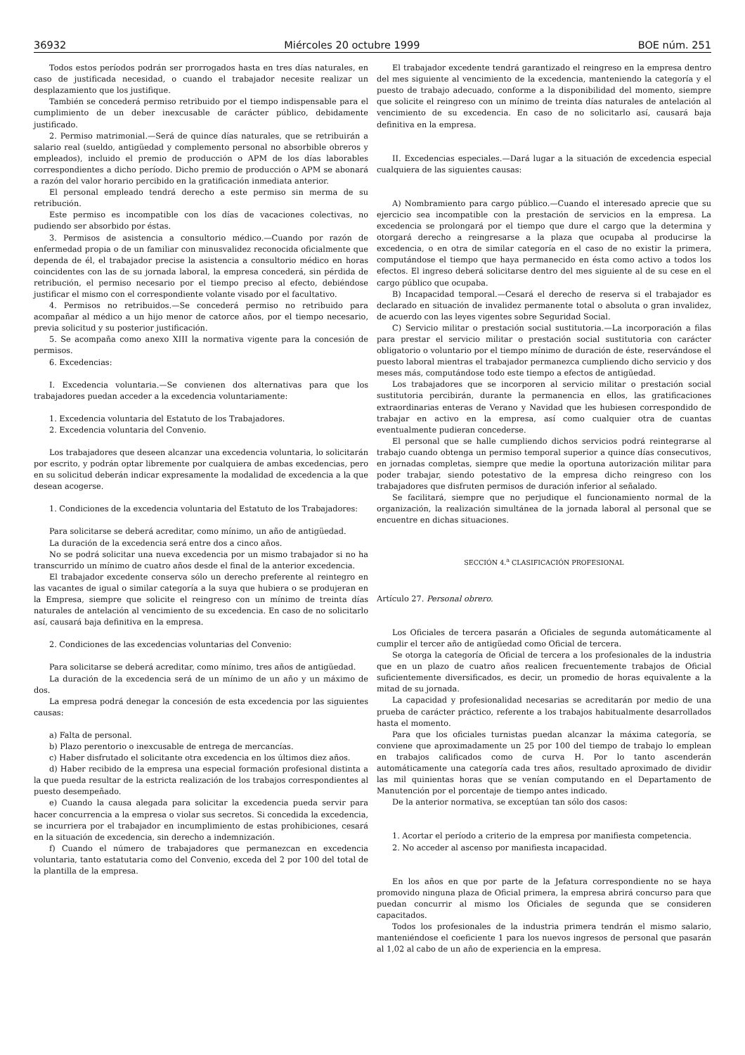36932 Miércoles 20 octubre 1999 BOE núm. 251
Todos estos períodos podrán ser prorrogados hasta en tres días naturales, en caso de justificada necesidad, o cuando el trabajador necesite realizar un desplazamiento que los justifique.
También se concederá permiso retribuido por el tiempo indispensable para el cumplimiento de un deber inexcusable de carácter público, debidamente justificado.
2. Permiso matrimonial.—Será de quince días naturales, que se retribuirán a salario real (sueldo, antigüedad y complemento personal no absorbible obreros y empleados), incluido el premio de producción o APM de los días laborables correspondientes a dicho período. Dicho premio de producción o APM se abonará a razón del valor horario percibido en la gratificación inmediata anterior.
El personal empleado tendrá derecho a este permiso sin merma de su retribución.
Este permiso es incompatible con los días de vacaciones colectivas, no pudiendo ser absorbido por éstas.
3. Permisos de asistencia a consultorio médico.—Cuando por razón de enfermedad propia o de un familiar con minusvalidez reconocida oficialmente que dependa de él, el trabajador precise la asistencia a consultorio médico en horas coincidentes con las de su jornada laboral, la empresa concederá, sin pérdida de retribución, el permiso necesario por el tiempo preciso al efecto, debiéndose justificar el mismo con el correspondiente volante visado por el facultativo.
4. Permisos no retribuidos.—Se concederá permiso no retribuido para acompañar al médico a un hijo menor de catorce años, por el tiempo necesario, previa solicitud y su posterior justificación.
5. Se acompaña como anexo XIII la normativa vigente para la concesión de permisos.
6. Excedencias:
I. Excedencia voluntaria.—Se convienen dos alternativas para que los trabajadores puedan acceder a la excedencia voluntariamente:
1. Excedencia voluntaria del Estatuto de los Trabajadores.
2. Excedencia voluntaria del Convenio.
Los trabajadores que deseen alcanzar una excedencia voluntaria, lo solicitarán por escrito, y podrán optar libremente por cualquiera de ambas excedencias, pero en su solicitud deberán indicar expresamente la modalidad de excedencia a la que desean acogerse.
1. Condiciones de la excedencia voluntaria del Estatuto de los Trabajadores:
Para solicitarse se deberá acreditar, como mínimo, un año de antigüedad.
La duración de la excedencia será entre dos a cinco años.
No se podrá solicitar una nueva excedencia por un mismo trabajador si no ha transcurrido un mínimo de cuatro años desde el final de la anterior excedencia.
El trabajador excedente conserva sólo un derecho preferente al reintegro en las vacantes de igual o similar categoría a la suya que hubiera o se produjeran en la Empresa, siempre que solicite el reingreso con un mínimo de treinta días naturales de antelación al vencimiento de su excedencia. En caso de no solicitarlo así, causará baja definitiva en la empresa.
2. Condiciones de las excedencias voluntarias del Convenio:
Para solicitarse se deberá acreditar, como mínimo, tres años de antigüedad.
La duración de la excedencia será de un mínimo de un año y un máximo de dos.
La empresa podrá denegar la concesión de esta excedencia por las siguientes causas:
a) Falta de personal.
b) Plazo perentorio o inexcusable de entrega de mercancías.
c) Haber disfrutado el solicitante otra excedencia en los últimos diez años.
d) Haber recibido de la empresa una especial formación profesional distinta a la que pueda resultar de la estricta realización de los trabajos correspondientes al puesto desempeñado.
e) Cuando la causa alegada para solicitar la excedencia pueda servir para hacer concurrencia a la empresa o violar sus secretos. Si concedida la excedencia, se incurriera por el trabajador en incumplimiento de estas prohibiciones, cesará en la situación de excedencia, sin derecho a indemnización.
f) Cuando el número de trabajadores que permanezcan en excedencia voluntaria, tanto estatutaria como del Convenio, exceda del 2 por 100 del total de la plantilla de la empresa.
El trabajador excedente tendrá garantizado el reingreso en la empresa dentro del mes siguiente al vencimiento de la excedencia, manteniendo la categoría y el puesto de trabajo adecuado, conforme a la disponibilidad del momento, siempre que solicite el reingreso con un mínimo de treinta días naturales de antelación al vencimiento de su excedencia. En caso de no solicitarlo así, causará baja definitiva en la empresa.
II. Excedencias especiales.—Dará lugar a la situación de excedencia especial cualquiera de las siguientes causas:
A) Nombramiento para cargo público.—Cuando el interesado aprecie que su ejercicio sea incompatible con la prestación de servicios en la empresa. La excedencia se prolongará por el tiempo que dure el cargo que la determina y otorgará derecho a reingresarse a la plaza que ocupaba al producirse la excedencia, o en otra de similar categoría en el caso de no existir la primera, computándose el tiempo que haya permanecido en ésta como activo a todos los efectos. El ingreso deberá solicitarse dentro del mes siguiente al de su cese en el cargo público que ocupaba.
B) Incapacidad temporal.—Cesará el derecho de reserva si el trabajador es declarado en situación de invalidez permanente total o absoluta o gran invalidez, de acuerdo con las leyes vigentes sobre Seguridad Social.
C) Servicio militar o prestación social sustitutoria.—La incorporación a filas para prestar el servicio militar o prestación social sustitutoria con carácter obligatorio o voluntario por el tiempo mínimo de duración de éste, reservándose el puesto laboral mientras el trabajador permanezca cumpliendo dicho servicio y dos meses más, computándose todo este tiempo a efectos de antigüedad.
Los trabajadores que se incorporen al servicio militar o prestación social sustitutoria percibirán, durante la permanencia en ellos, las gratificaciones extraordinarias enteras de Verano y Navidad que les hubiesen correspondido de trabajar en activo en la empresa, así como cualquier otra de cuantas eventualmente pudieran concederse.
El personal que se halle cumpliendo dichos servicios podrá reintegrarse al trabajo cuando obtenga un permiso temporal superior a quince días consecutivos, en jornadas completas, siempre que medie la oportuna autorización militar para poder trabajar, siendo potestativo de la empresa dicho reingreso con los trabajadores que disfruten permisos de duración inferior al señalado.
Se facilitará, siempre que no perjudique el funcionamiento normal de la organización, la realización simultánea de la jornada laboral al personal que se encuentre en dichas situaciones.
SECCIÓN 4.<sup>a</sup> CLASIFICACIÓN PROFESIONAL
Artículo 27. Personal obrero.
Los Oficiales de tercera pasarán a Oficiales de segunda automáticamente al cumplir el tercer año de antigüedad como Oficial de tercera.
Se otorga la categoría de Oficial de tercera a los profesionales de la industria que en un plazo de cuatro años realicen frecuentemente trabajos de Oficial suficientemente diversificados, es decir, un promedio de horas equivalente a la mitad de su jornada.
La capacidad y profesionalidad necesarias se acreditarán por medio de una prueba de carácter práctico, referente a los trabajos habitualmente desarrollados hasta el momento.
Para que los oficiales turnistas puedan alcanzar la máxima categoría, se conviene que aproximadamente un 25 por 100 del tiempo de trabajo lo emplean en trabajos calificados como de curva H. Por lo tanto ascenderán automáticamente una categoría cada tres años, resultado aproximado de dividir las mil quinientas horas que se venían computando en el Departamento de Manutención por el porcentaje de tiempo antes indicado.
De la anterior normativa, se exceptúan tan sólo dos casos:
1. Acortar el período a criterio de la empresa por manifiesta competencia.
2. No acceder al ascenso por manifiesta incapacidad.
En los años en que por parte de la Jefatura correspondiente no se haya promovido ninguna plaza de Oficial primera, la empresa abrirá concurso para que puedan concurrir al mismo los Oficiales de segunda que se consideren capacitados.
Todos los profesionales de la industria primera tendrán el mismo salario, manteniéndose el coeficiente 1 para los nuevos ingresos de personal que pasarán al 1,02 al cabo de un año de experiencia en la empresa.